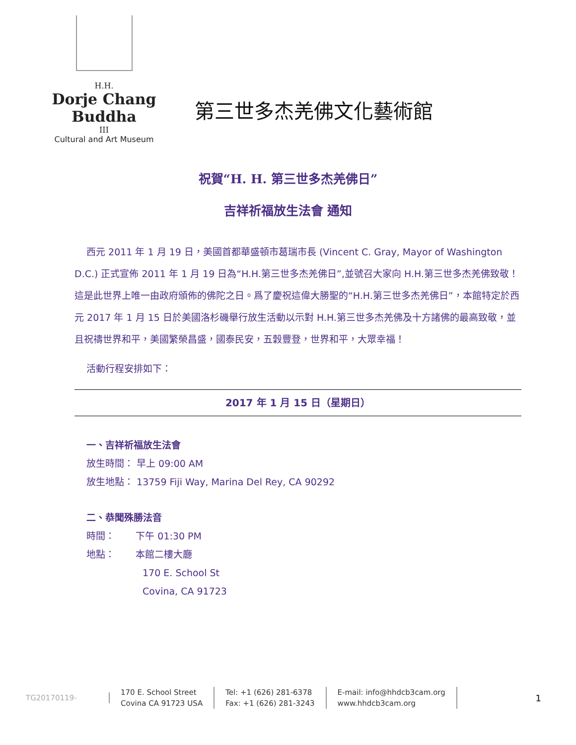H.H.
Dorje Chang Buddha
III
Cultural and Art Museum
第三世多杰羌佛文化藝術館
祝賀“H. H. 第三世多杰羌佛日”
吉祥祈福放生法會 通知
西元 2011 年 1 月 19 日，美國首都華盛頓市葛瑞市長 (Vincent C. Gray, Mayor of Washington D.C.) 正式宣佈 2011 年 1 月 19 日為“H.H.第三世多杰羌佛日”,並號召大家向 H.H.第三世多杰羌佛致敬！這是此世界上唯一由政府頒佈的佛陀之日。爲了慶祝這偉大勝聖的“H.H.第三世多杰羌佛日”，本館特定於西元 2017 年 1 月 15 日於美國洛杉磯舉行放生活動以示對 H.H.第三世多杰羌佛及十方諸佛的最高致敬，並且祝禱世界和平，美國繁榮昌盛，國泰民安，五穀豐登，世界和平，大眾幸福！
活動行程安排如下：
2017 年 1 月 15 日（星期日）
一、吉祥祈福放生法會
放生時間： 早上 09:00 AM
放生地點： 13759 Fiji Way, Marina Del Rey, CA 90292
二、恭聞殊勝法音
時間： 下午 01:30 PM
地點： 本館二樓大廳
170 E. School St
Covina, CA 91723
TG20170119-
170 E. School Street
Covina CA 91723 USA
Tel: +1 (626) 281-6378
Fax: +1 (626) 281-3243
E-mail: info@hhdcb3cam.org
www.hhdcb3cam.org
1